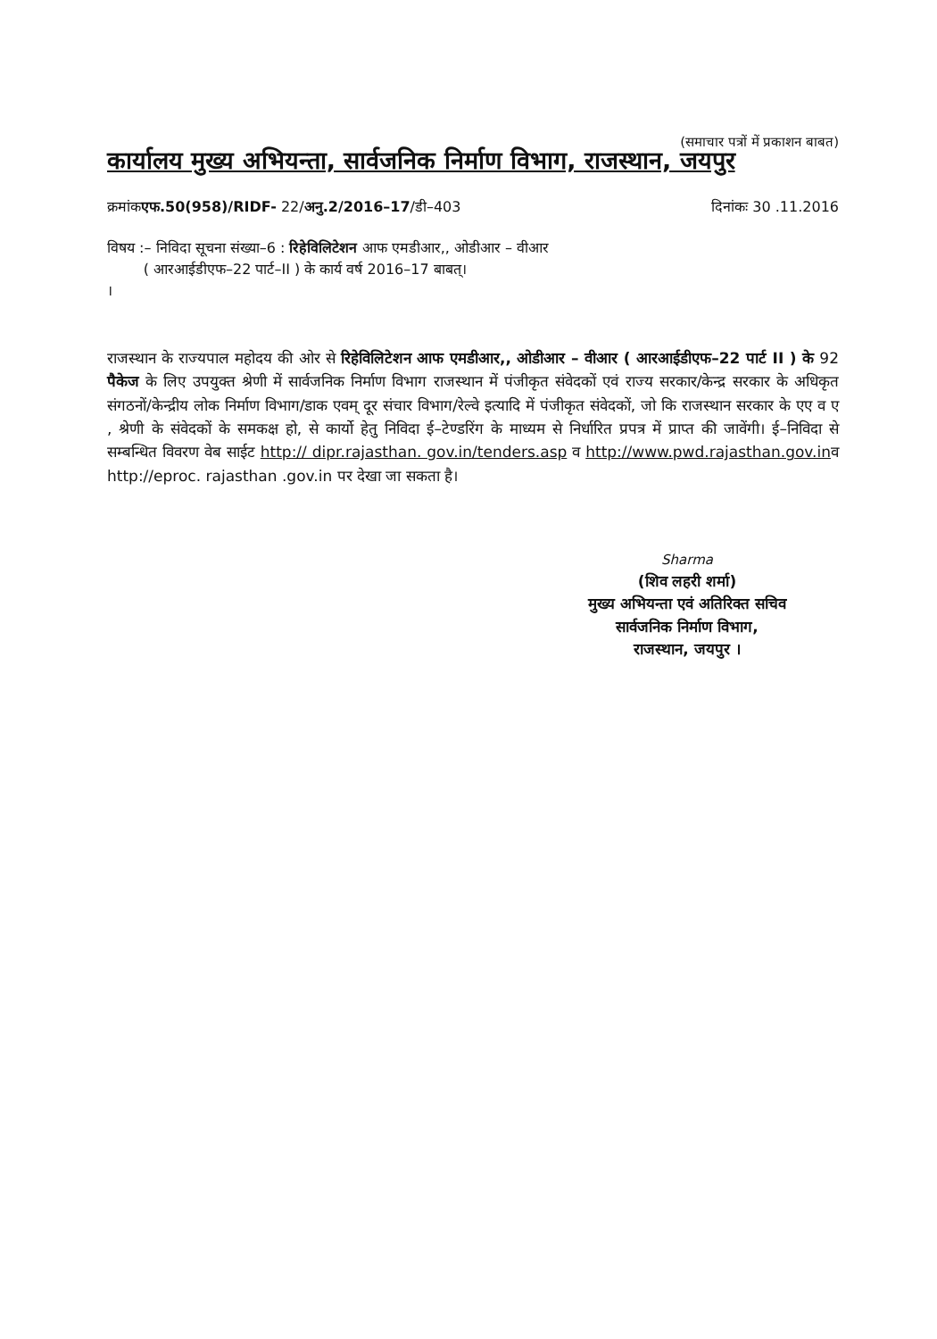(समाचार पत्रों में प्रकाशन बाबत)
कार्यालय मुख्य अभियन्ता, सार्वजनिक निर्माण विभाग, राजस्थान, जयपुर
क्रमांकएफ.50(958)/RIDF- 22/अनु.2/2016–17/डी–403 दिनांकः 30 .11.2016
विषय :– निविदा सूचना संख्या–6 : रिहेविलिटेशन आफ एमडीआर,, ओडीआर – वीआर
( आरआईडीएफ–22 पार्ट–II ) के कार्य वर्ष 2016–17 बाबत्।
।
राजस्थान के राज्यपाल महोदय की ओर से रिहेविलिटेशन आफ एमडीआर,, ओडीआर – वीआर ( आरआईडीएफ–22 पार्ट II ) के 92 पैकेज के लिए उपयुक्त श्रेणी में सार्वजनिक निर्माण विभाग राजस्थान में पंजीकृत संवेदकों एवं राज्य सरकार/केन्द्र सरकार के अधिकृत संगठनों/केन्द्रीय लोक निर्माण विभाग/डाक एवम् दूर संचार विभाग/रेल्वे इत्यादि में पंजीकृत संवेदकों, जो कि राजस्थान सरकार के एए व ए , श्रेणी के संवेदकों के समकक्ष हो, से कार्यो हेतु निविदा ई–टेण्डरिंग के माध्यम से निर्धारित प्रपत्र में प्राप्त की जावेंगी। ई–निविदा से सम्बन्धित विवरण वेब साईट http:// dipr.rajasthan. gov.in/tenders.asp व http://www.pwd.rajasthan.gov.inव http://eproc. rajasthan .gov.in पर देखा जा सकता है।
Sharma
(शिव लहरी शर्मा)
मुख्य अभियन्ता एवं अतिरिक्त सचिव
सार्वजनिक निर्माण विभाग,
राजस्थान, जयपुर ।